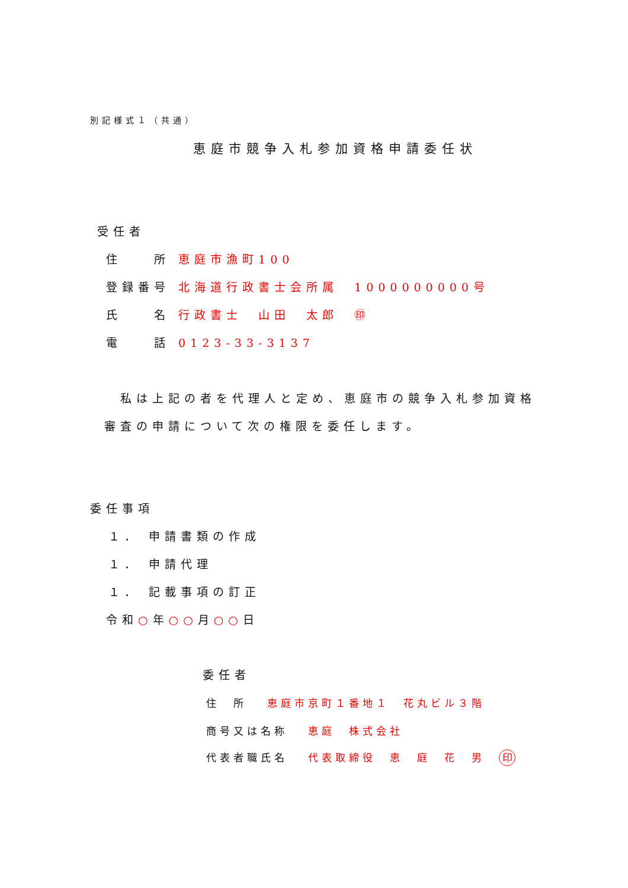別記様式１（共通）
恵庭市競争入札参加資格申請委任状
受任者
住　　所 恵庭市漁町100
登録番号 北海道行政書士会所属　1000000000号
氏　　名 行政書士　山田　太郎　㊞
電　　話 0123-33-3137
　私は上記の者を代理人と定め、恵庭市の競争入札参加資格
審査の申請について次の権限を委任します。
委任事項
１． 申請書類の作成
１． 申請代理
１． 記載事項の訂正
令和○年○○月○○日
委任者
住　所　 恵庭市京町１番地１　花丸ビル３階
商号又は名称　 恵庭　株式会社
代表者職氏名　 代表取締役　恵　庭　花　男　印